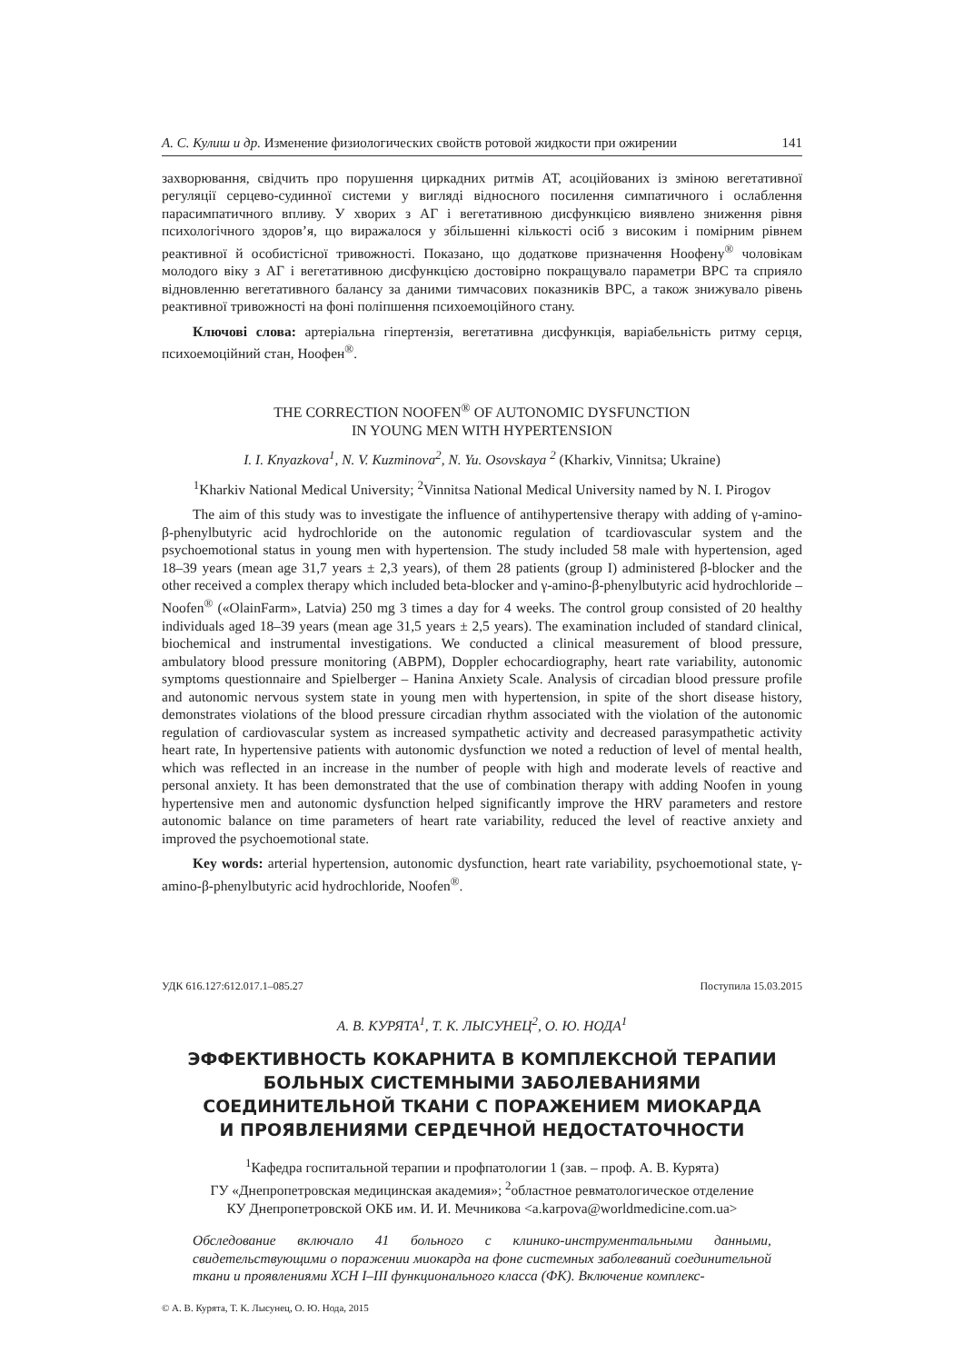А. С. Кулиш и др. Изменение физиологических свойств ротовой жидкости при ожирении 141
захворювання, свідчить про порушення циркадних ритмів АТ, асоційованих із зміною вегетативної регуляції серцево-судинної системи у вигляді відносного посилення симпатичного і ослаблення парасимпатичного впливу. У хворих з АГ і вегетативною дисфункцією виявлено зниження рівня психологічного здоров’я, що виражалося у збільшенні кількості осіб з високим і помірним рівнем реактивної й особистісної тривожності. Показано, що додаткове призначення Ноофену<sup>®</sup> чоловікам молодого віку з АГ і вегетативною дисфункцією достовірно покращувало параметри ВРС та сприяло відновленню вегетативного балансу за даними тимчасових показників ВРС, а також знижувало рівень реактивної тривожності на фоні поліпшення психоемоційного стану.
Ключові слова: артеріальна гіпертензія, вегетативна дисфункція, варіабельність ритму серця, психоемоційний стан, Ноофен<sup>®</sup>.
THE CORRECTION NOOFEN<sup>®</sup> OF AUTONOMIC DYSFUNCTION
IN YOUNG MEN WITH HYPERTENSION
I. I. Knyazkova<sup>1</sup>, N. V. Kuzminova<sup>2</sup>, N. Yu. Osovskaya <sup>2</sup> (Kharkiv, Vinnitsa; Ukraine)
<sup>1</sup> Kharkiv National Medical University; <sup>2</sup>Vinnitsa National Medical University named by N. I. Pirogov
The aim of this study was to investigate the influence of antihypertensive therapy with adding of γ-amino-β-phenylbutyric acid hydrochloride on the autonomic regulation of tcardiovascular system and the psychoemotional status in young men with hypertension. The study included 58 male with hypertension, aged 18–39 years (mean age 31,7 years ± 2,3 years), of them 28 patients (group I) administered β-blocker and the other received a complex therapy which included beta-blocker and γ-amino-β-phenylbutyric acid hydrochloride – Noofen<sup>®</sup> («OlainFarm», Latvia) 250 mg 3 times a day for 4 weeks. The control group consisted of 20 healthy individuals aged 18–39 years (mean age 31,5 years ± 2,5 years). The examination included of standard clinical, biochemical and instrumental investigations. We conducted a clinical measurement of blood pressure, ambulatory blood pressure monitoring (ABPM), Doppler echocardiography, heart rate variability, autonomic symptoms questionnaire and Spielberger – Hanina Anxiety Scale. Analysis of circadian blood pressure profile and autonomic nervous system state in young men with hypertension, in spite of the short disease history, demonstrates violations of the blood pressure circadian rhythm associated with the violation of the autonomic regulation of cardiovascular system as increased sympathetic activity and decreased parasympathetic activity heart rate, In hypertensive patients with autonomic dysfunction we noted a reduction of level of mental health, which was reflected in an increase in the number of people with high and moderate levels of reactive and personal anxiety. It has been demonstrated that the use of combination therapy with adding Noofen in young hypertensive men and autonomic dysfunction helped significantly improve the HRV parameters and restore autonomic balance on time parameters of heart rate variability, reduced the level of reactive anxiety and improved the psychoemotional state.
Key words: arterial hypertension, autonomic dysfunction, heart rate variability, psychoemotional state, γ-amino-β-phenylbutyric acid hydrochloride, Noofen<sup>®</sup>.
УДК 616.127:612.017.1–085.27 Поступила 15.03.2015
А. В. КУРЯТА<sup>1</sup>, Т. К. ЛЫСУНЕЦ<sup>2</sup>, О. Ю. НОДА<sup>1</sup>
ЭФФЕКТИВНОСТЬ КОКАРНИТА В КОМПЛЕКСНОЙ ТЕРАПИИ
БОЛЬНЫХ СИСТЕМНЫМИ ЗАБОЛЕВАНИЯМИ
СОЕДИНИТЕЛЬНОЙ ТКАНИ С ПОРАЖЕНИЕМ МИОКАРДА
И ПРОЯВЛЕНИЯМИ СЕРДЕЧНОЙ НЕДОСТАТОЧНОСТИ
<sup>1</sup> Кафедра госпитальной терапии и профпатологии 1 (зав. – проф. А. В. Курята)
ГУ «Днепропетровская медицинская академия»; <sup>2</sup>областное ревматологическое отделение
КУ Днепропетровской ОКБ им. И. И. Мечникова <a.karpova@worldmedicine.com.ua>
Обследование включало 41 больного с клинико-инструментальными данными, свидетельствующими о поражении миокарда на фоне системных заболеваний соединительной ткани и проявлениями ХСН I–III функционального класса (ФК). Включение комплекс-
© А. В. Курята, Т. К. Лысунец, О. Ю. Нода, 2015